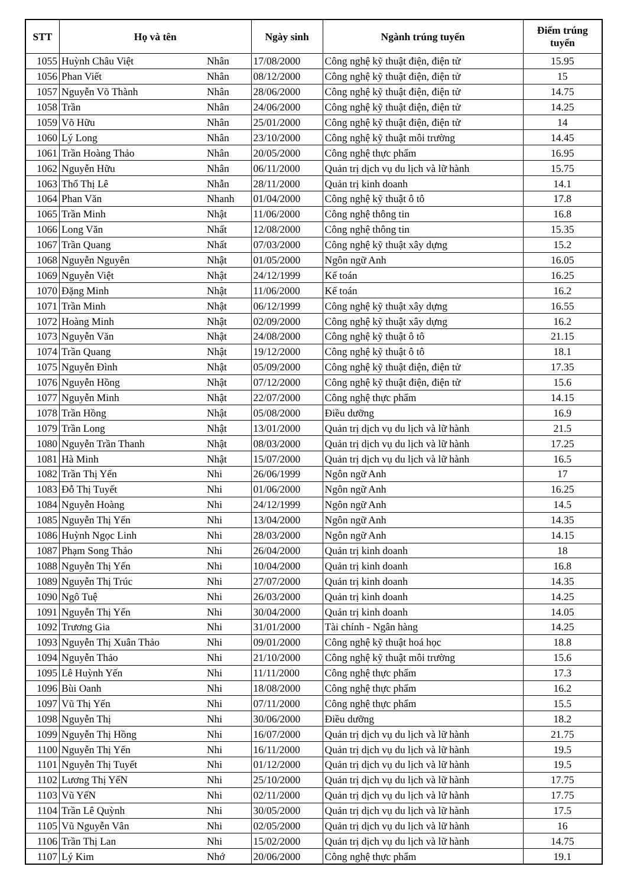| STT | Họ và tên | | Ngày sinh | Ngành trúng tuyển | Điểm trúng tuyển |
| --- | --- | --- | --- | --- | --- |
| 1055 | Huỳnh Châu Việt | Nhân | 17/08/2000 | Công nghệ kỹ thuật điện, điện tử | 15.95 |
| 1056 | Phan Viết | Nhân | 08/12/2000 | Công nghệ kỹ thuật điện, điện tử | 15 |
| 1057 | Nguyễn Võ Thành | Nhân | 28/06/2000 | Công nghệ kỹ thuật điện, điện tử | 14.75 |
| 1058 | Trần | Nhân | 24/06/2000 | Công nghệ kỹ thuật điện, điện tử | 14.25 |
| 1059 | Võ Hữu | Nhân | 25/01/2000 | Công nghệ kỹ thuật điện, điện tử | 14 |
| 1060 | Lý Long | Nhân | 23/10/2000 | Công nghệ kỹ thuật môi trường | 14.45 |
| 1061 | Trần Hoàng Thảo | Nhân | 20/05/2000 | Công nghệ thực phẩm | 16.95 |
| 1062 | Nguyễn Hữu | Nhân | 06/11/2000 | Quản trị dịch vụ du lịch và lữ hành | 15.75 |
| 1063 | Thổ Thị Lê | Nhẫn | 28/11/2000 | Quản trị kinh doanh | 14.1 |
| 1064 | Phan Văn | Nhanh | 01/04/2000 | Công nghệ kỹ thuật ô tô | 17.8 |
| 1065 | Trần Minh | Nhật | 11/06/2000 | Công nghệ thông tin | 16.8 |
| 1066 | Long Văn | Nhất | 12/08/2000 | Công nghệ thông tin | 15.35 |
| 1067 | Trần Quang | Nhất | 07/03/2000 | Công nghệ kỹ thuật xây dựng | 15.2 |
| 1068 | Nguyễn Nguyên | Nhật | 01/05/2000 | Ngôn ngữ Anh | 16.05 |
| 1069 | Nguyễn Việt | Nhật | 24/12/1999 | Kế toán | 16.25 |
| 1070 | Đặng Minh | Nhật | 11/06/2000 | Kế toán | 16.2 |
| 1071 | Trần Minh | Nhật | 06/12/1999 | Công nghệ kỹ thuật xây dựng | 16.55 |
| 1072 | Hoàng Minh | Nhật | 02/09/2000 | Công nghệ kỹ thuật xây dựng | 16.2 |
| 1073 | Nguyễn Văn | Nhật | 24/08/2000 | Công nghệ kỹ thuật ô tô | 21.15 |
| 1074 | Trần Quang | Nhật | 19/12/2000 | Công nghệ kỹ thuật ô tô | 18.1 |
| 1075 | Nguyễn Đình | Nhật | 05/09/2000 | Công nghệ kỹ thuật điện, điện tử | 17.35 |
| 1076 | Nguyễn Hồng | Nhật | 07/12/2000 | Công nghệ kỹ thuật điện, điện tử | 15.6 |
| 1077 | Nguyễn Minh | Nhật | 22/07/2000 | Công nghệ thực phẩm | 14.15 |
| 1078 | Trần Hồng | Nhật | 05/08/2000 | Điều dưỡng | 16.9 |
| 1079 | Trần Long | Nhật | 13/01/2000 | Quản trị dịch vụ du lịch và lữ hành | 21.5 |
| 1080 | Nguyễn Trần Thanh | Nhật | 08/03/2000 | Quản trị dịch vụ du lịch và lữ hành | 17.25 |
| 1081 | Hà Minh | Nhật | 15/07/2000 | Quản trị dịch vụ du lịch và lữ hành | 16.5 |
| 1082 | Trần Thị Yến | Nhi | 26/06/1999 | Ngôn ngữ Anh | 17 |
| 1083 | Đỗ Thị Tuyết | Nhi | 01/06/2000 | Ngôn ngữ Anh | 16.25 |
| 1084 | Nguyễn Hoàng | Nhi | 24/12/1999 | Ngôn ngữ Anh | 14.5 |
| 1085 | Nguyễn Thị Yến | Nhi | 13/04/2000 | Ngôn ngữ Anh | 14.35 |
| 1086 | Huỳnh Ngọc Linh | Nhi | 28/03/2000 | Ngôn ngữ Anh | 14.15 |
| 1087 | Phạm Song Thảo | Nhi | 26/04/2000 | Quản trị kinh doanh | 18 |
| 1088 | Nguyễn Thị Yến | Nhi | 10/04/2000 | Quản trị kinh doanh | 16.8 |
| 1089 | Nguyễn Thị Trúc | Nhi | 27/07/2000 | Quản trị kinh doanh | 14.35 |
| 1090 | Ngô Tuệ | Nhi | 26/03/2000 | Quản trị kinh doanh | 14.25 |
| 1091 | Nguyễn Thị Yến | Nhi | 30/04/2000 | Quản trị kinh doanh | 14.05 |
| 1092 | Trương Gia | Nhi | 31/01/2000 | Tài chính - Ngân hàng | 14.25 |
| 1093 | Nguyễn Thị Xuân Thảo | Nhi | 09/01/2000 | Công nghệ kỹ thuật hoá học | 18.8 |
| 1094 | Nguyễn Thảo | Nhi | 21/10/2000 | Công nghệ kỹ thuật môi trường | 15.6 |
| 1095 | Lê Huỳnh Yến | Nhi | 11/11/2000 | Công nghệ thực phẩm | 17.3 |
| 1096 | Bùi Oanh | Nhi | 18/08/2000 | Công nghệ thực phẩm | 16.2 |
| 1097 | Vũ Thị Yến | Nhi | 07/11/2000 | Công nghệ thực phẩm | 15.5 |
| 1098 | Nguyễn Thị | Nhi | 30/06/2000 | Điều dưỡng | 18.2 |
| 1099 | Nguyễn Thị Hồng | Nhi | 16/07/2000 | Quản trị dịch vụ du lịch và lữ hành | 21.75 |
| 1100 | Nguyễn Thị Yến | Nhi | 16/11/2000 | Quản trị dịch vụ du lịch và lữ hành | 19.5 |
| 1101 | Nguyễn Thị Tuyết | Nhi | 01/12/2000 | Quản trị dịch vụ du lịch và lữ hành | 19.5 |
| 1102 | Lương Thị YếN | Nhi | 25/10/2000 | Quản trị dịch vụ du lịch và lữ hành | 17.75 |
| 1103 | Vũ YếN | Nhi | 02/11/2000 | Quản trị dịch vụ du lịch và lữ hành | 17.75 |
| 1104 | Trần Lê Quỳnh | Nhi | 30/05/2000 | Quản trị dịch vụ du lịch và lữ hành | 17.5 |
| 1105 | Vũ Nguyễn Vân | Nhi | 02/05/2000 | Quản trị dịch vụ du lịch và lữ hành | 16 |
| 1106 | Trần Thị Lan | Nhi | 15/02/2000 | Quản trị dịch vụ du lịch và lữ hành | 14.75 |
| 1107 | Lý Kim | Nhớ | 20/06/2000 | Công nghệ thực phẩm | 19.1 |